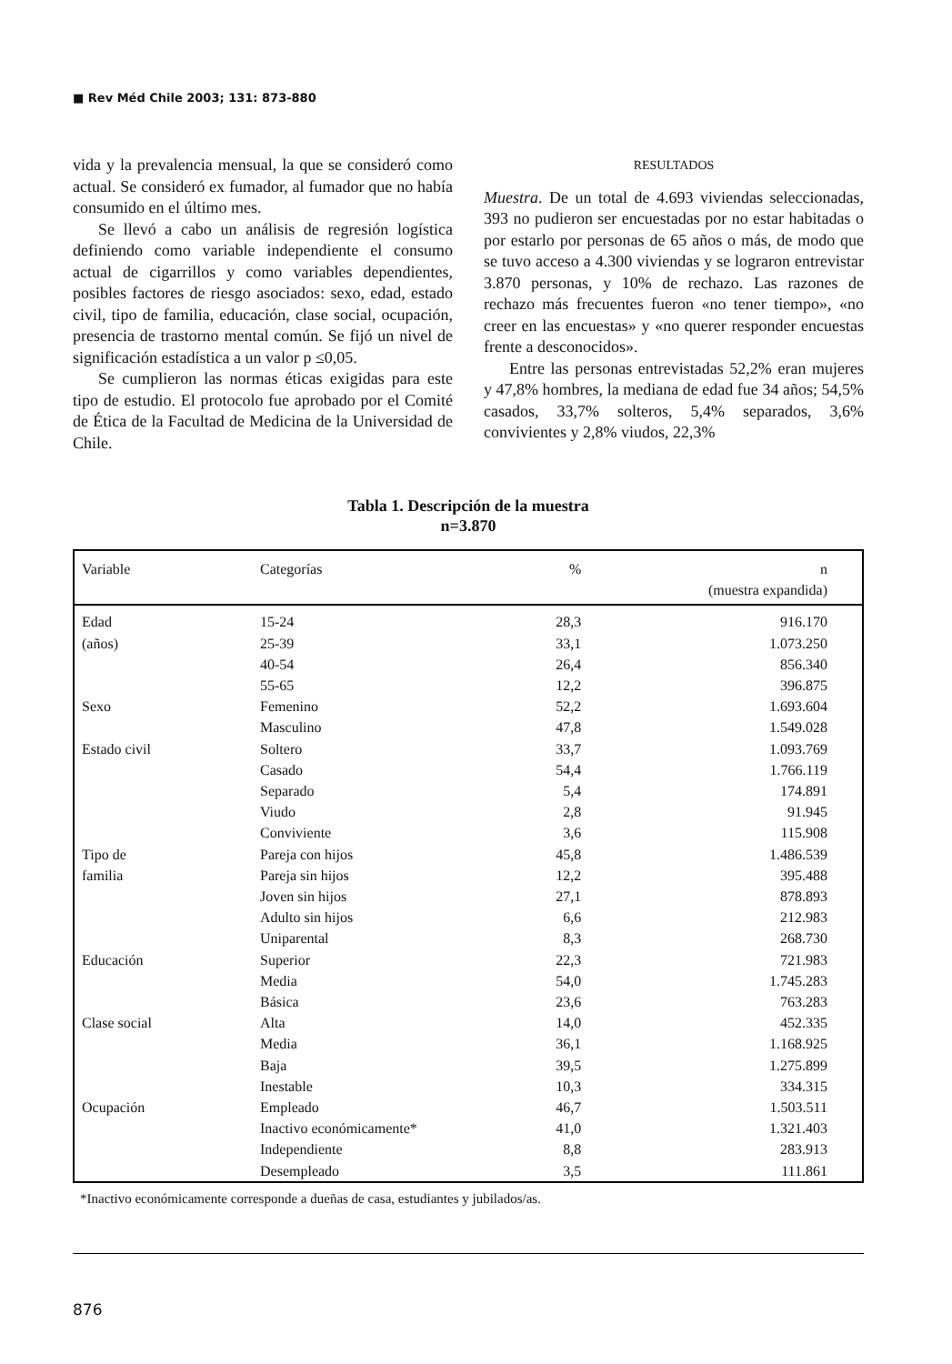■ Rev Méd Chile 2003; 131: 873-880
vida y la prevalencia mensual, la que se consideró como actual. Se consideró ex fumador, al fumador que no había consumido en el último mes.
Se llevó a cabo un análisis de regresión logística definiendo como variable independiente el consumo actual de cigarrillos y como variables dependientes, posibles factores de riesgo asociados: sexo, edad, estado civil, tipo de familia, educación, clase social, ocupación, presencia de trastorno mental común. Se fijó un nivel de significación estadística a un valor p ≤0,05.
Se cumplieron las normas éticas exigidas para este tipo de estudio. El protocolo fue aprobado por el Comité de Ética de la Facultad de Medicina de la Universidad de Chile.
RESULTADOS
Muestra. De un total de 4.693 viviendas seleccionadas, 393 no pudieron ser encuestadas por no estar habitadas o por estarlo por personas de 65 años o más, de modo que se tuvo acceso a 4.300 viviendas y se lograron entrevistar 3.870 personas, y 10% de rechazo. Las razones de rechazo más frecuentes fueron «no tener tiempo», «no creer en las encuestas» y «no querer responder encuestas frente a desconocidos».
Entre las personas entrevistadas 52,2% eran mujeres y 47,8% hombres, la mediana de edad fue 34 años; 54,5% casados, 33,7% solteros, 5,4% separados, 3,6% convivientes y 2,8% viudos, 22,3%
Tabla 1. Descripción de la muestra
n=3.870
| Variable | Categorías | % | n (muestra expandida) |
| --- | --- | --- | --- |
| Edad | 15-24 | 28,3 | 916.170 |
| (años) | 25-39 | 33,1 | 1.073.250 |
| | 40-54 | 26,4 | 856.340 |
| | 55-65 | 12,2 | 396.875 |
| Sexo | Femenino | 52,2 | 1.693.604 |
| | Masculino | 47,8 | 1.549.028 |
| Estado civil | Soltero | 33,7 | 1.093.769 |
| | Casado | 54,4 | 1.766.119 |
| | Separado | 5,4 | 174.891 |
| | Viudo | 2,8 | 91.945 |
| | Conviviente | 3,6 | 115.908 |
| Tipo de | Pareja con hijos | 45,8 | 1.486.539 |
| familia | Pareja sin hijos | 12,2 | 395.488 |
| | Joven sin hijos | 27,1 | 878.893 |
| | Adulto sin hijos | 6,6 | 212.983 |
| | Uniparental | 8,3 | 268.730 |
| Educación | Superior | 22,3 | 721.983 |
| | Media | 54,0 | 1.745.283 |
| | Básica | 23,6 | 763.283 |
| Clase social | Alta | 14,0 | 452.335 |
| | Media | 36,1 | 1.168.925 |
| | Baja | 39,5 | 1.275.899 |
| | Inestable | 10,3 | 334.315 |
| Ocupación | Empleado | 46,7 | 1.503.511 |
| | Inactivo económicamente* | 41,0 | 1.321.403 |
| | Independiente | 8,8 | 283.913 |
| | Desempleado | 3,5 | 111.861 |
*Inactivo económicamente corresponde a dueñas de casa, estudiantes y jubilados/as.
876